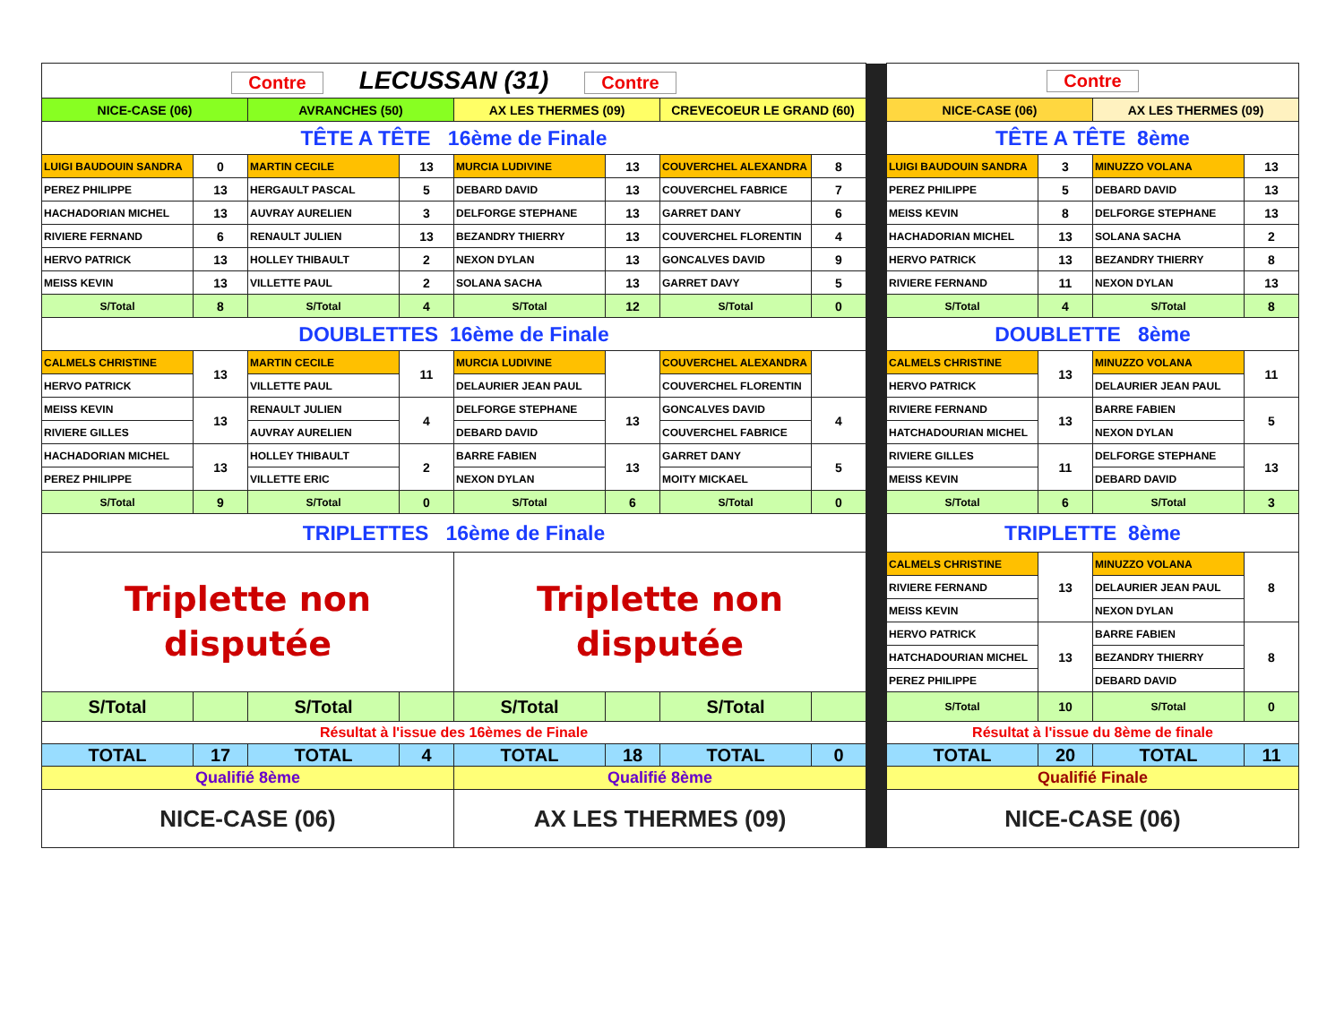| Contre LECUSSAN (31) Contre | | | | | | | | | Contre | | | |
| NICE-CASE (06) | | AVRANCHES (50) | | AX LES THERMES (09) | | CREVECOEUR LE GRAND (60) | | | NICE-CASE (06) | | AX LES THERMES (09) | |
| TÊTE A TÊTE 16ème de Finale | | | | | | | | | TÊTE A TÊTE 8ème | | | |
| LUIGI BAUDOUIN SANDRA | 0 | MARTIN CECILE | 13 | MURCIA LUDIVINE | 13 | COUVERCHEL ALEXANDRA | 8 | | LUIGI BAUDOUIN SANDRA | 3 | MINUZZO VOLANA | 13 |
| PEREZ PHILIPPE | 13 | HERGAULT PASCAL | 5 | DEBARD DAVID | 13 | COUVERCHEL FABRICE | 7 | | PEREZ PHILIPPE | 5 | DEBARD DAVID | 13 |
| HACHADORIAN MICHEL | 13 | AUVRAY AURELIEN | 3 | DELFORGE STEPHANE | 13 | GARRET DANY | 6 | | MEISS KEVIN | 8 | DELFORGE STEPHANE | 13 |
| RIVIERE FERNAND | 6 | RENAULT JULIEN | 13 | BEZANDRY THIERRY | 13 | COUVERCHEL FLORENTIN | 4 | | HACHADORIAN MICHEL | 13 | SOLANA SACHA | 2 |
| HERVO PATRICK | 13 | HOLLEY THIBAULT | 2 | NEXON DYLAN | 13 | GONCALVES DAVID | 9 | | HERVO PATRICK | 13 | BEZANDRY THIERRY | 8 |
| MEISS KEVIN | 13 | VILLETTE PAUL | 2 | SOLANA SACHA | 13 | GARRET DAVY | 5 | | RIVIERE FERNAND | 11 | NEXON DYLAN | 13 |
| S/Total | 8 | S/Total | 4 | S/Total | 12 | S/Total | 0 | | S/Total | 4 | S/Total | 8 |
| DOUBLETTES 16ème de Finale | | | | | | | | | DOUBLETTE 8ème | | | |
| CALMELS CHRISTINE | 13 | MARTIN CECILE | 11 | MURCIA LUDIVINE | | COUVERCHEL ALEXANDRA | | | CALMELS CHRISTINE | 13 | MINUZZO VOLANA | 11 |
| HERVO PATRICK | | VILLETTE PAUL | | DELAURIER JEAN PAUL | | COUVERCHEL FLORENTIN | | | HERVO PATRICK | | DELAURIER JEAN PAUL | |
| MEISS KEVIN | 13 | RENAULT JULIEN | 4 | DELFORGE STEPHANE | 13 | GONCALVES DAVID | 4 | | RIVIERE FERNAND | 13 | BARRE FABIEN | 5 |
| RIVIERE GILLES | | AUVRAY AURELIEN | | DEBARD DAVID | | COUVERCHEL FABRICE | | | HATCHADOURIAN MICHEL | | NEXON DYLAN | |
| HACHADORIAN MICHEL | 13 | HOLLEY THIBAULT | 2 | BARRE FABIEN | 13 | GARRET DANY | 5 | | RIVIERE GILLES | 11 | DELFORGE STEPHANE | 13 |
| PEREZ PHILIPPE | | VILLETTE ERIC | | NEXON DYLAN | | MOITY MICKAEL | | | MEISS KEVIN | | DEBARD DAVID | |
| S/Total | 9 | S/Total | 0 | S/Total | 6 | S/Total | 0 | | S/Total | 6 | S/Total | 3 |
| TRIPLETTES 16ème de Finale | | | | | | | | | TRIPLETTE 8ème | | | |
| Triplette non disputée | | | | Triplette non disputée | | | | | CALMELS CHRISTINE | 13 | MINUZZO VOLANA | 8 |
| | | | | | | | | | RIVIERE FERNAND | | DELAURIER JEAN PAUL | |
| | | | | | | | | | MEISS KEVIN | | NEXON DYLAN | |
| | | | | | | | | | HERVO PATRICK | 13 | BARRE FABIEN | 8 |
| | | | | | | | | | HATCHADOURIAN MICHEL | | BEZANDRY THIERRY | |
| | | | | | | | | | PEREZ PHILIPPE | | DEBARD DAVID | |
| S/Total | | S/Total | | S/Total | | S/Total | | | S/Total | 10 | S/Total | 0 |
| Résultat à l'issue des 16èmes de Finale | | | | | | | | | Résultat à l'issue du 8ème de finale | | | |
| TOTAL | 17 | TOTAL | 4 | TOTAL | 18 | TOTAL | 0 | | TOTAL | 20 | TOTAL | 11 |
| Qualifié 8ème | | | | Qualifié 8ème | | | | | Qualifié Finale | | | |
| NICE-CASE (06) | | | | AX LES THERMES (09) | | | | | NICE-CASE (06) | | | |